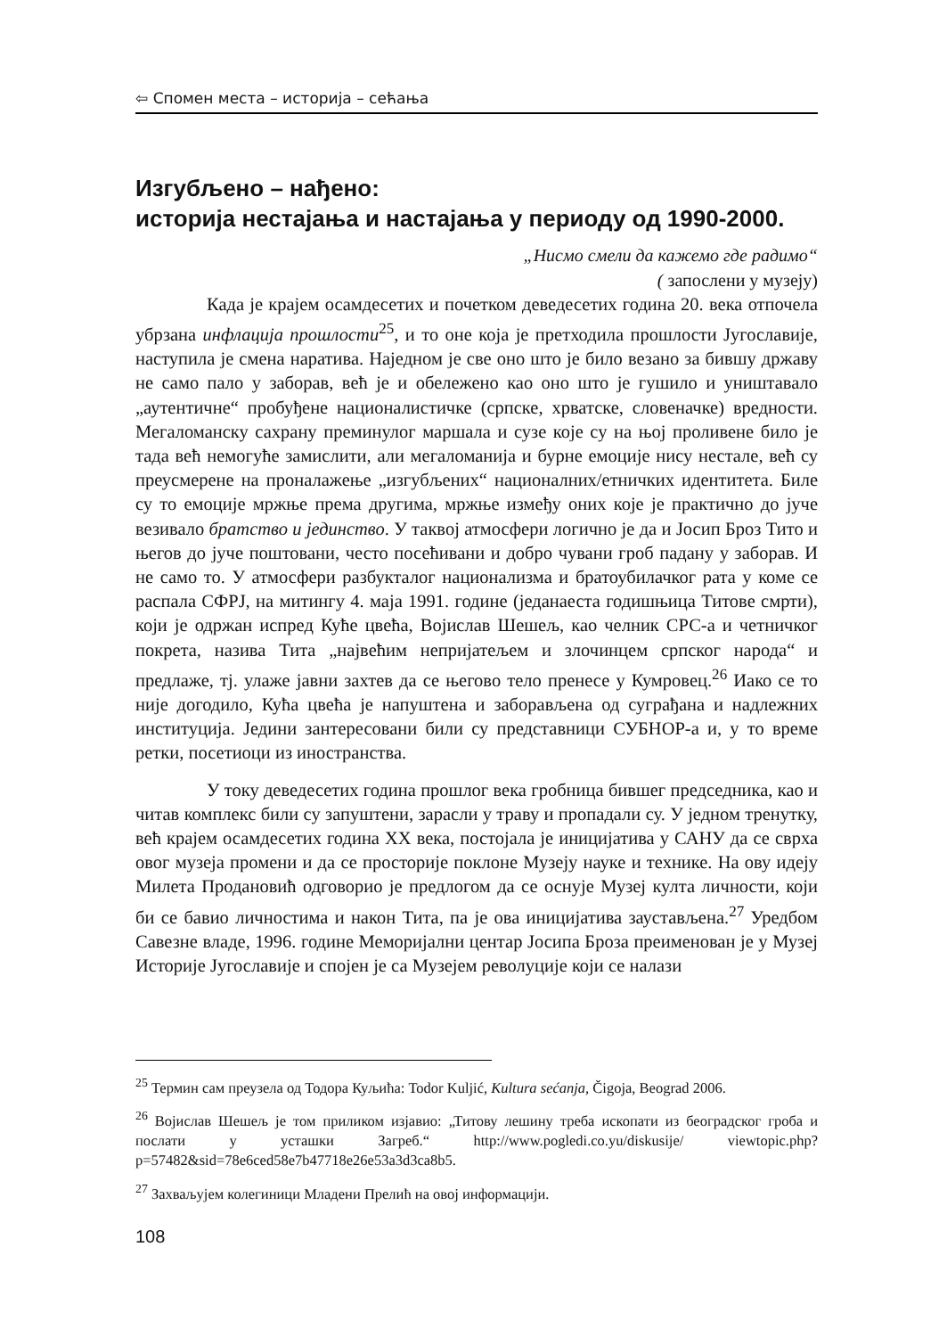⇦ Спомен места – историја – сећања
Изгубљено – нађено:
историја нестајања и настајања у периоду од 1990-2000.
„Нисмо смели да кажемо где радимо“
( запослени у музеју)
Када је крајем осамдесетих и почетком деведесетих година 20. века отпочела убрзана инфлација прошлости<sup>25</sup>, и то оне која је претходила прошлости Југославије, наступила је смена наратива. Наједном је све оно што је било везано за бившу државу не само пало у заборав, већ је и обележено као оно што је гушило и уништавало „аутентичне“ пробуђене националистичке (српске, хрватске, словеначке) вредности. Мегаломанску сахрану преминулог маршала и сузе које су на њој проливене било је тада већ немогуће замислити, али мегаломанија и бурне емоције нису нестале, већ су преусмерене на проналажење „изгубљених“ националних/етничких идентитета. Биле су то емоције мржње према другима, мржње између оних које је практично до јуче везивало братство и јединство. У таквој атмосфери логично је да и Јосип Броз Тито и његов до јуче поштовани, често посећивани и добро чувани гроб падану у заборав. И не само то. У атмосфери разбукталог национализма и братоубилачког рата у коме се распала СФРЈ, на митингу 4. маја 1991. године (једанаеста годишњица Титове смрти), који је одржан испред Куће цвећа, Војислав Шешељ, као челник СРС-а и четничког покрета, назива Тита „највећим непријатељем и злочинцем српског народа“ и предлаже, тј. улаже јавни захтев да се његово тело пренесе у Кумровец.<sup>26</sup> Иако се то није догодило, Кућа цвећа је напуштена и заборављена од суграђана и надлежних институција. Једини зантересовани били су представници СУБНОР-а и, у то време ретки, посетиоци из иностранства.
У току деведесетих година прошлог века гробница бившег председника, као и читав комплекс били су запуштени, зарасли у траву и пропадали су. У једном тренутку, већ крајем осамдесетих година XX века, постојала је иницијатива у САНУ да се сврха овог музеја промени и да се просторије поклоне Музеју науке и технике. На ову идеју Милета Продановић одговорио је предлогом да се оснује Музеј култа личности, који би се бавио личностима и након Тита, па је ова иницијатива заустављена.<sup>27</sup> Уредбом Савезне владе, 1996. године Меморијални центар Јосипа Броза преименован је у Музеј Историје Југославије и спојен је са Музејем револуције који се налази
<sup>25</sup> Термин сам преузела од Тодора Куљића: Todor Kuljić, Kultura sećanja, Čigoja, Beograd 2006.
<sup>26</sup> Војислав Шешељ је том приликом изјавио: „Титову лешину треба ископати из београдског гроба и послати у усташки Загреб.“ http://www.pogledi.co.yu/diskusije/ viewtopic.php?p=57482&sid=78e6ced58e7b47718e26e53a3d3ca8b5.
<sup>27</sup> Захваљујем колегиници Младени Прелић на овој информацији.
108